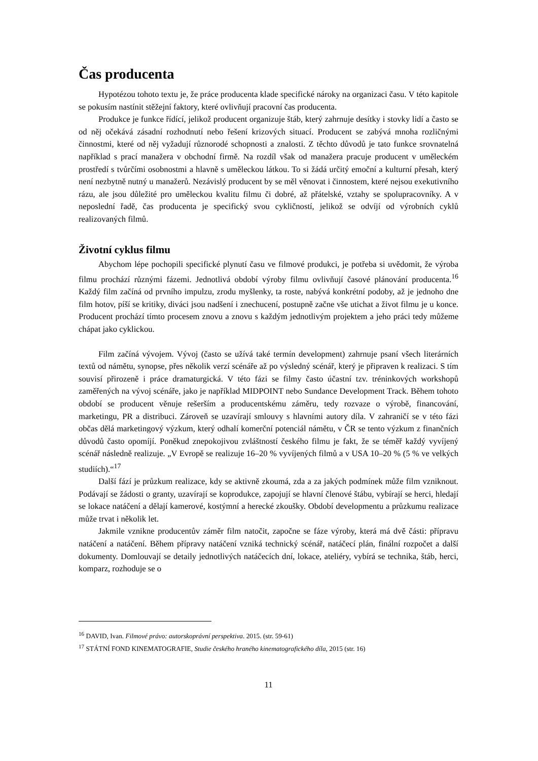Čas producenta
Hypotézou tohoto textu je, že práce producenta klade specifické nároky na organizaci času. V této kapitole se pokusím nastínit stěžejní faktory, které ovlivňují pracovní čas producenta.
Produkce je funkce řídící, jelikož producent organizuje štáb, který zahrnuje desítky i stovky lidí a často se od něj očekává zásadní rozhodnutí nebo řešení krizových situací. Producent se zabývá mnoha rozličnými činnostmi, které od něj vyžadují různorodé schopnosti a znalosti. Z těchto důvodů je tato funkce srovnatelná například s prací manažera v obchodní firmě. Na rozdíl však od manažera pracuje producent v uměleckém prostředí s tvůrčími osobnostmi a hlavně s uměleckou látkou. To si žádá určitý emoční a kulturní přesah, který není nezbytně nutný u manažerů. Nezávislý producent by se měl věnovat i činnostem, které nejsou exekutivního rázu, ale jsou důležité pro uměleckou kvalitu filmu či dobré, až přátelské, vztahy se spolupracovníky. A v neposlední řadě, čas producenta je specifický svou cykličností, jelikož se odvíjí od výrobních cyklů realizovaných filmů.
Životní cyklus filmu
Abychom lépe pochopili specifické plynutí času ve filmové produkci, je potřeba si uvědomit, že výroba filmu prochází různými fázemi. Jednotlivá období výroby filmu ovlivňují časové plánování producenta.<sup>16</sup> Každý film začíná od prvního impulzu, zrodu myšlenky, ta roste, nabývá konkrétní podoby, až je jednoho dne film hotov, píší se kritiky, diváci jsou nadšení i znechucení, postupně začne vše utichat a život filmu je u konce. Producent prochází tímto procesem znovu a znovu s každým jednotlivým projektem a jeho práci tedy můžeme chápat jako cyklickou.
Film začíná vývojem. Vývoj (často se užívá také termín development) zahrnuje psaní všech literárních textů od námětu, synopse, přes několik verzí scénáře až po výsledný scénář, který je připraven k realizaci. S tím souvisí přirozeně i práce dramaturgická. V této fázi se filmy často účastní tzv. tréninkových workshopů zaměřených na vývoj scénáře, jako je například MIDPOINT nebo Sundance Development Track. Během tohoto období se producent věnuje rešerším a producentskému záměru, tedy rozvaze o výrobě, financování, marketingu, PR a distribuci. Zároveň se uzavírají smlouvy s hlavními autory díla. V zahraničí se v této fázi občas dělá marketingový výzkum, který odhalí komerční potenciál námětu, v ČR se tento výzkum z finančních důvodů často opomíjí. Poněkud znepokojivou zvláštností českého filmu je fakt, že se téměř každý vyvíjený scénář následně realizuje. „V Evropě se realizuje 16–20 % vyvíjených filmů a v USA 10–20 % (5 % ve velkých studiích).“<sup>17</sup>
Další fází je průzkum realizace, kdy se aktivně zkoumá, zda a za jakých podmínek může film vzniknout. Podávají se žádosti o granty, uzavírají se koprodukce, zapojují se hlavní členové štábu, vybírají se herci, hledají se lokace natáčení a dělají kamerové, kostýmní a herecké zkoušky. Období developmentu a průzkumu realizace může trvat i několik let.
Jakmile vznikne producentův záměr film natočit, započne se fáze výroby, která má dvě části: přípravu natáčení a natáčení. Během přípravy natáčení vzniká technický scénář, natáčecí plán, finální rozpočet a další dokumenty. Domlouvají se detaily jednotlivých natáčecích dní, lokace, ateliéry, vybírá se technika, štáb, herci, komparz, rozhoduje se o
<sup>16</sup> DAVID, Ivan. Filmové právo: autorskoprávní perspektiva. 2015. (str. 59-61)
<sup>17</sup> STÁTNÍ FOND KINEMATOGRAFIE, Studie českého hraného kinematografického díla, 2015 (str. 16)
11